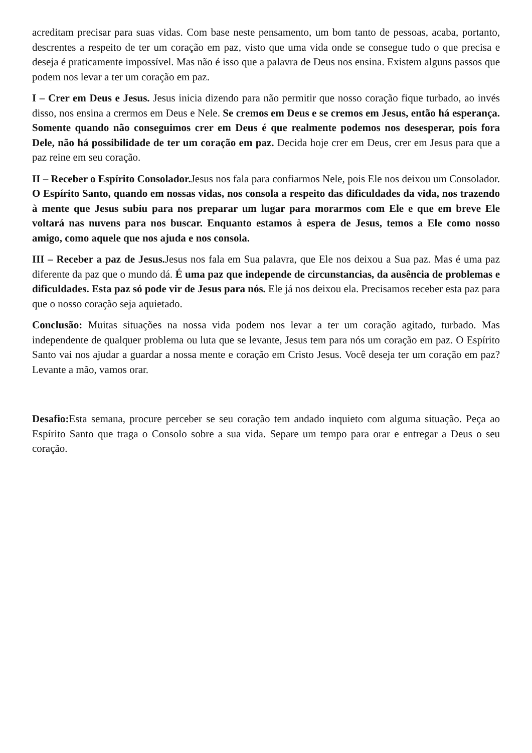acreditam precisar para suas vidas. Com base neste pensamento, um bom tanto de pessoas, acaba, portanto, descrentes a respeito de ter um coração em paz, visto que uma vida onde se consegue tudo o que precisa e deseja é praticamente impossível. Mas não é isso que a palavra de Deus nos ensina. Existem alguns passos que podem nos levar a ter um coração em paz.
I – Crer em Deus e Jesus. Jesus inicia dizendo para não permitir que nosso coração fique turbado, ao invés disso, nos ensina a crermos em Deus e Nele. Se cremos em Deus e se cremos em Jesus, então há esperança. Somente quando não conseguimos crer em Deus é que realmente podemos nos desesperar, pois fora Dele, não há possibilidade de ter um coração em paz. Decida hoje crer em Deus, crer em Jesus para que a paz reine em seu coração.
II – Receber o Espírito Consolador. Jesus nos fala para confiarmos Nele, pois Ele nos deixou um Consolador. O Espírito Santo, quando em nossas vidas, nos consola a respeito das dificuldades da vida, nos trazendo à mente que Jesus subiu para nos preparar um lugar para morarmos com Ele e que em breve Ele voltará nas nuvens para nos buscar. Enquanto estamos à espera de Jesus, temos a Ele como nosso amigo, como aquele que nos ajuda e nos consola.
III – Receber a paz de Jesus. Jesus nos fala em Sua palavra, que Ele nos deixou a Sua paz. Mas é uma paz diferente da paz que o mundo dá. É uma paz que independe de circunstancias, da ausência de problemas e dificuldades. Esta paz só pode vir de Jesus para nós. Ele já nos deixou ela. Precisamos receber esta paz para que o nosso coração seja aquietado.
Conclusão: Muitas situações na nossa vida podem nos levar a ter um coração agitado, turbado. Mas independente de qualquer problema ou luta que se levante, Jesus tem para nós um coração em paz. O Espírito Santo vai nos ajudar a guardar a nossa mente e coração em Cristo Jesus. Você deseja ter um coração em paz? Levante a mão, vamos orar.
Desafio: Esta semana, procure perceber se seu coração tem andado inquieto com alguma situação. Peça ao Espírito Santo que traga o Consolo sobre a sua vida. Separe um tempo para orar e entregar a Deus o seu coração.